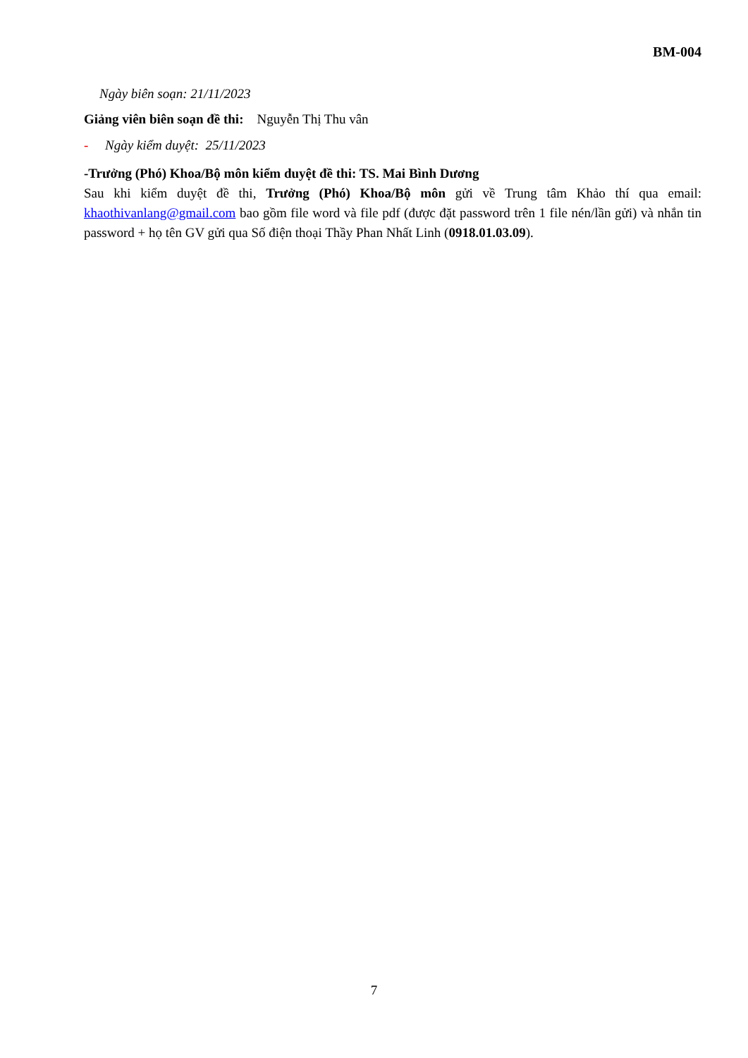BM-004
Ngày biên soạn: 21/11/2023
Giảng viên biên soạn đề thi: Nguyễn Thị Thu vân
- Ngày kiểm duyệt: 25/11/2023
-Trưởng (Phó) Khoa/Bộ môn kiểm duyệt đề thi: TS. Mai Bình Dương
Sau khi kiểm duyệt đề thi, Trưởng (Phó) Khoa/Bộ môn gửi về Trung tâm Khảo thí qua email: khaothivanlang@gmail.com bao gồm file word và file pdf (được đặt password trên 1 file nén/lần gửi) và nhắn tin password + họ tên GV gửi qua Số điện thoại Thầy Phan Nhất Linh (0918.01.03.09).
7